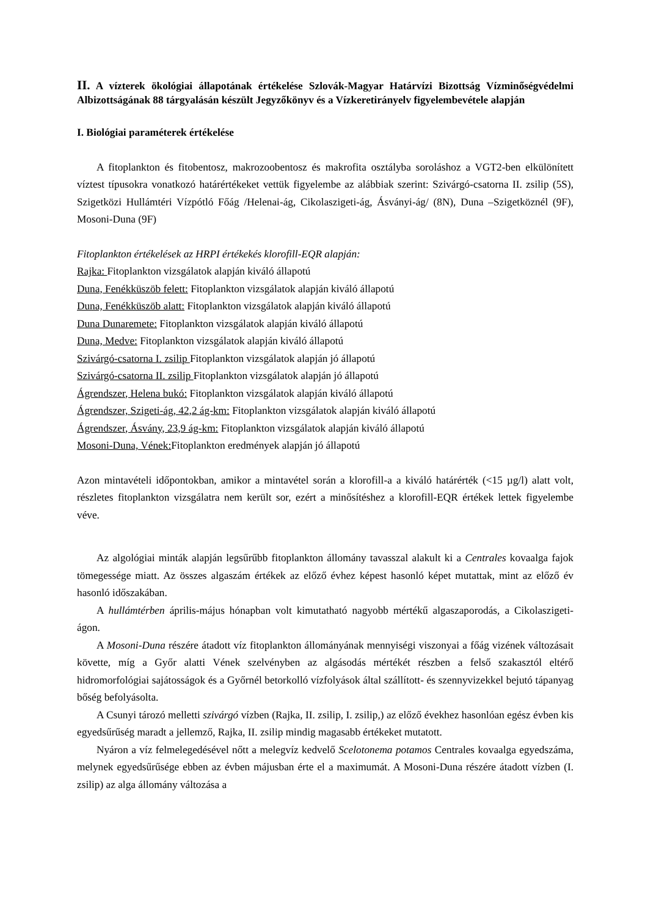II. A vízterek ökológiai állapotának értékelése Szlovák-Magyar Határvízi Bizottság Vízminőségvédelmi Albizottságának 88 tárgyalásán készült Jegyzőkönyv és a Vízkeretirányelv figyelembevétele alapján
I. Biológiai paraméterek értékelése
A fitoplankton és fitobentosz, makrozoobentosz és makrofita osztályba soroláshoz a VGT2-ben elkülönített víztest típusokra vonatkozó határértékeket vettük figyelembe az alábbiak szerint: Szivárgó-csatorna II. zsilip (5S), Szigetközi Hullámtéri Vízpótló Főág /Helenai-ág, Cikolaszigeti-ág, Ásványi-ág/ (8N), Duna –Szigetköznél (9F), Mosoni-Duna (9F)
Fitoplankton értékelések az HRPI értékekés klorofill-EQR alapján:
Rajka: Fitoplankton vizsgálatok alapján kiváló állapotú
Duna, Fenékküszöb felett: Fitoplankton vizsgálatok alapján kiváló állapotú
Duna, Fenékküszöb alatt: Fitoplankton vizsgálatok alapján kiváló állapotú
Duna Dunaremete: Fitoplankton vizsgálatok alapján kiváló állapotú
Duna, Medve: Fitoplankton vizsgálatok alapján kiváló állapotú
Szivárgó-csatorna I. zsilip Fitoplankton vizsgálatok alapján jó állapotú
Szivárgó-csatorna II. zsilip Fitoplankton vizsgálatok alapján jó állapotú
Ágrendszer, Helena bukó: Fitoplankton vizsgálatok alapján kiváló állapotú
Ágrendszer, Szigeti-ág, 42,2 ág-km: Fitoplankton vizsgálatok alapján kiváló állapotú
Ágrendszer, Ásvány, 23,9 ág-km: Fitoplankton vizsgálatok alapján kiváló állapotú
Mosoni-Duna, Vének: Fitoplankton eredmények alapján jó állapotú
Azon mintavételi időpontokban, amikor a mintavétel során a klorofill-a a kiváló határérték (<15 µg/l) alatt volt, részletes fitoplankton vizsgálatra nem került sor, ezért a minősítéshez a klorofill-EQR értékek lettek figyelembe véve.
Az algológiai minták alapján legsűrűbb fitoplankton állomány tavasszal alakult ki a Centrales kovaalga fajok tömegessége miatt. Az összes algaszám értékek az előző évhez képest hasonló képet mutattak, mint az előző év hasonló időszakában.
A hullámtérben április-május hónapban volt kimutatható nagyobb mértékű algaszaporodás, a Cikolaszigeti-ágon.
A Mosoni-Duna részére átadott víz fitoplankton állományának mennyiségi viszonyai a főág vizének változásait követte, míg a Győr alatti Vének szelvényben az algásodás mértékét részben a felső szakasztól eltérő hidromorfológiai sajátosságok és a Győrnél betorkolló vízfolyások által szállított- és szennyvizekkel bejutó tápanyag bőség befolyásolta.
A Csunyi tározó melletti szivárgó vízben (Rajka, II. zsilip, I. zsilip,) az előző évekhez hasonlóan egész évben kis egyedsűrűség maradt a jellemző, Rajka, II. zsilip mindig magasabb értékeket mutatott.
Nyáron a víz felmelegedésével nőtt a melegvíz kedvelő Scelotonema potamos Centrales kovaalga egyedszáma, melynek egyedsűrűsége ebben az évben májusban érte el a maximumát. A Mosoni-Duna részére átadott vízben (I. zsilip) az alga állomány változása a